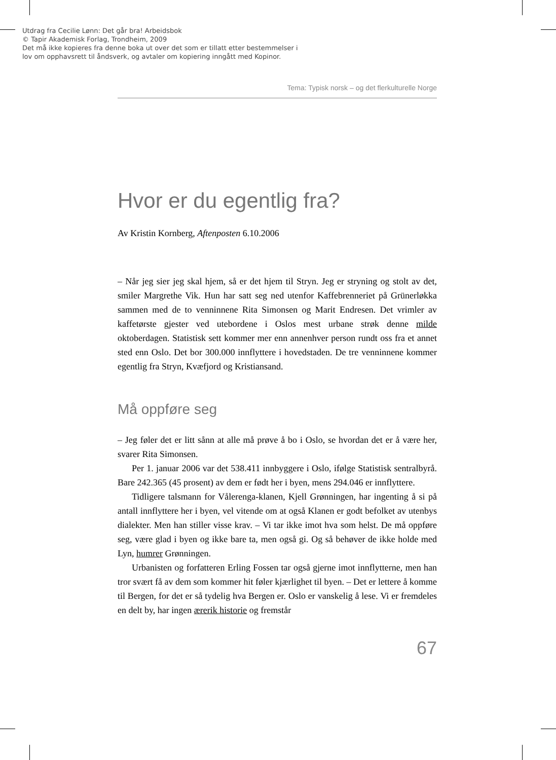Utdrag fra Cecilie Lønn: Det går bra! Arbeidsbok
© Tapir Akademisk Forlag, Trondheim, 2009
Det må ikke kopieres fra denne boka ut over det som er tillatt etter bestemmelser i
lov om opphavsrett til åndsverk, og avtaler om kopiering inngått med Kopinor.
Tema: Typisk norsk – og det flerkulturelle Norge
Hvor er du egentlig fra?
Av Kristin Kornberg, Aftenposten 6.10.2006
– Når jeg sier jeg skal hjem, så er det hjem til Stryn. Jeg er stryning og stolt av det, smiler Margrethe Vik. Hun har satt seg ned utenfor Kaffebrenneriet på Grünerløkka sammen med de to venninnene Rita Simonsen og Marit Endresen. Det vrimler av kaffetørste gjester ved utebordene i Oslos mest urbane strøk denne milde oktoberdagen. Statistisk sett kommer mer enn annenhver person rundt oss fra et annet sted enn Oslo. Det bor 300.000 innflyttere i hovedstaden. De tre venninnene kommer egentlig fra Stryn, Kvæfjord og Kristiansand.
Må oppføre seg
– Jeg føler det er litt sånn at alle må prøve å bo i Oslo, se hvordan det er å være her, svarer Rita Simonsen.
Per 1. januar 2006 var det 538.411 innbyggere i Oslo, ifølge Statistisk sentralbyrå. Bare 242.365 (45 prosent) av dem er født her i byen, mens 294.046 er innflyttere.
Tidligere talsmann for Vålerenga-klanen, Kjell Grønningen, har ingenting å si på antall innflyttere her i byen, vel vitende om at også Klanen er godt befolket av utenbys dialekter. Men han stiller visse krav. – Vi tar ikke imot hva som helst. De må oppføre seg, være glad i byen og ikke bare ta, men også gi. Og så behøver de ikke holde med Lyn, humrer Grønningen.
Urbanisten og forfatteren Erling Fossen tar også gjerne imot innflytterne, men han tror svært få av dem som kommer hit føler kjærlighet til byen. – Det er lettere å komme til Bergen, for det er så tydelig hva Bergen er. Oslo er vanskelig å lese. Vi er fremdeles en delt by, har ingen ærerik historie og fremstår
67